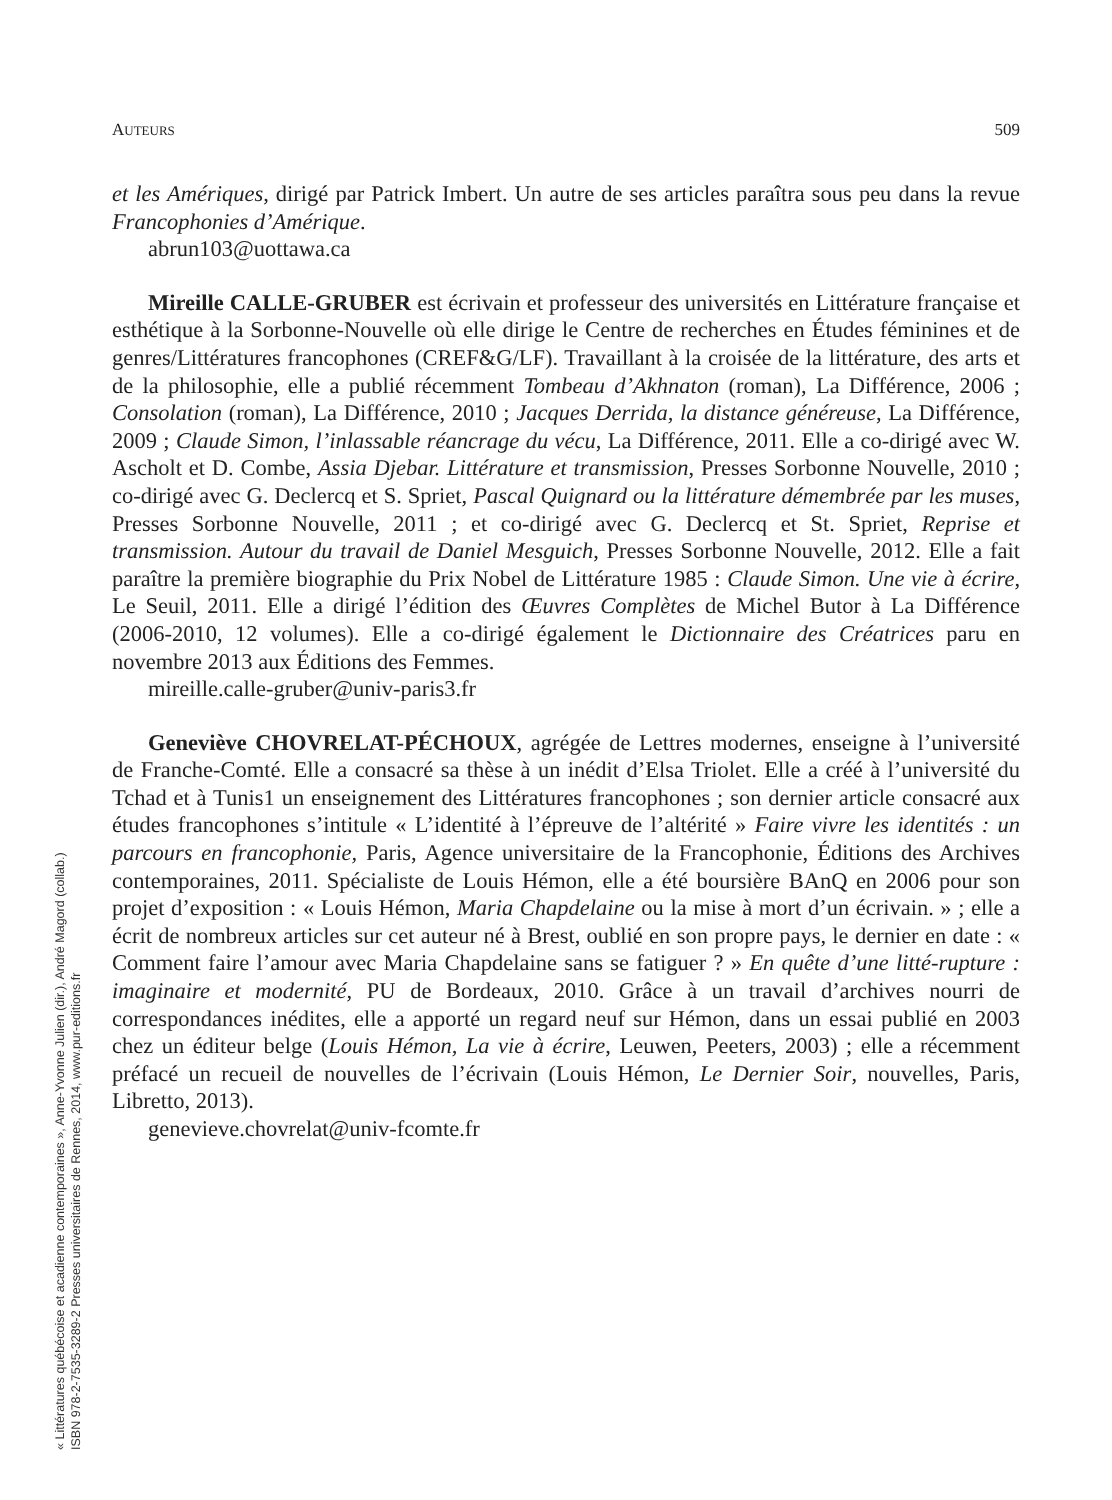« Littératures québécoise et acadienne contemporaines », Anne-Yvonne Julien (dir.), André Magord (collab.)
ISBN 978-2-7535-3289-2 Presses universitaires de Rennes, 2014, www.pur-editions.fr
AUTEURS 509
et les Amériques, dirigé par Patrick Imbert. Un autre de ses articles paraîtra sous peu dans la revue Francophonies d’Amérique.
abrun103@uottawa.ca
Mireille CALLE-GRUBER est écrivain et professeur des universités en Littérature française et esthétique à la Sorbonne-Nouvelle où elle dirige le Centre de recherches en Études féminines et de genres/Littératures francophones (CREF&G/LF). Travaillant à la croisée de la littérature, des arts et de la philosophie, elle a publié récemment Tombeau d’Akhnaton (roman), La Différence, 2006 ; Consolation (roman), La Différence, 2010 ; Jacques Derrida, la distance généreuse, La Différence, 2009 ; Claude Simon, l’inlassable réancrage du vécu, La Différence, 2011. Elle a co-dirigé avec W. Ascholt et D. Combe, Assia Djebar. Littérature et transmission, Presses Sorbonne Nouvelle, 2010 ; co-dirigé avec G. Declercq et S. Spriet, Pascal Quignard ou la littérature démembrée par les muses, Presses Sorbonne Nouvelle, 2011 ; et co-dirigé avec G. Declercq et St. Spriet, Reprise et transmission. Autour du travail de Daniel Mesguich, Presses Sorbonne Nouvelle, 2012. Elle a fait paraître la première biographie du Prix Nobel de Littérature 1985 : Claude Simon. Une vie à écrire, Le Seuil, 2011. Elle a dirigé l’édition des Œuvres Complètes de Michel Butor à La Différence (2006-2010, 12 volumes). Elle a co-dirigé également le Dictionnaire des Créatrices paru en novembre 2013 aux Éditions des Femmes.
mireille.calle-gruber@univ-paris3.fr
Geneviève CHOVRELAT-PÉCHOUX, agrégée de Lettres modernes, enseigne à l’université de Franche-Comté. Elle a consacré sa thèse à un inédit d’Elsa Triolet. Elle a créé à l’université du Tchad et à Tunis1 un enseignement des Littératures francophones ; son dernier article consacré aux études francophones s’intitule « L’identité à l’épreuve de l’altérité » Faire vivre les identités : un parcours en francophonie, Paris, Agence universitaire de la Francophonie, Éditions des Archives contemporaines, 2011. Spécialiste de Louis Hémon, elle a été boursière BAnQ en 2006 pour son projet d’exposition : « Louis Hémon, Maria Chapdelaine ou la mise à mort d’un écrivain. » ; elle a écrit de nombreux articles sur cet auteur né à Brest, oublié en son propre pays, le dernier en date : « Comment faire l’amour avec Maria Chapdelaine sans se fatiguer ? » En quête d’une litté-rupture : imaginaire et modernité, PU de Bordeaux, 2010. Grâce à un travail d’archives nourri de correspondances inédites, elle a apporté un regard neuf sur Hémon, dans un essai publié en 2003 chez un éditeur belge (Louis Hémon, La vie à écrire, Leuwen, Peeters, 2003) ; elle a récemment préfacé un recueil de nouvelles de l’écrivain (Louis Hémon, Le Dernier Soir, nouvelles, Paris, Libretto, 2013).
genevieve.chovrelat@univ-fcomte.fr